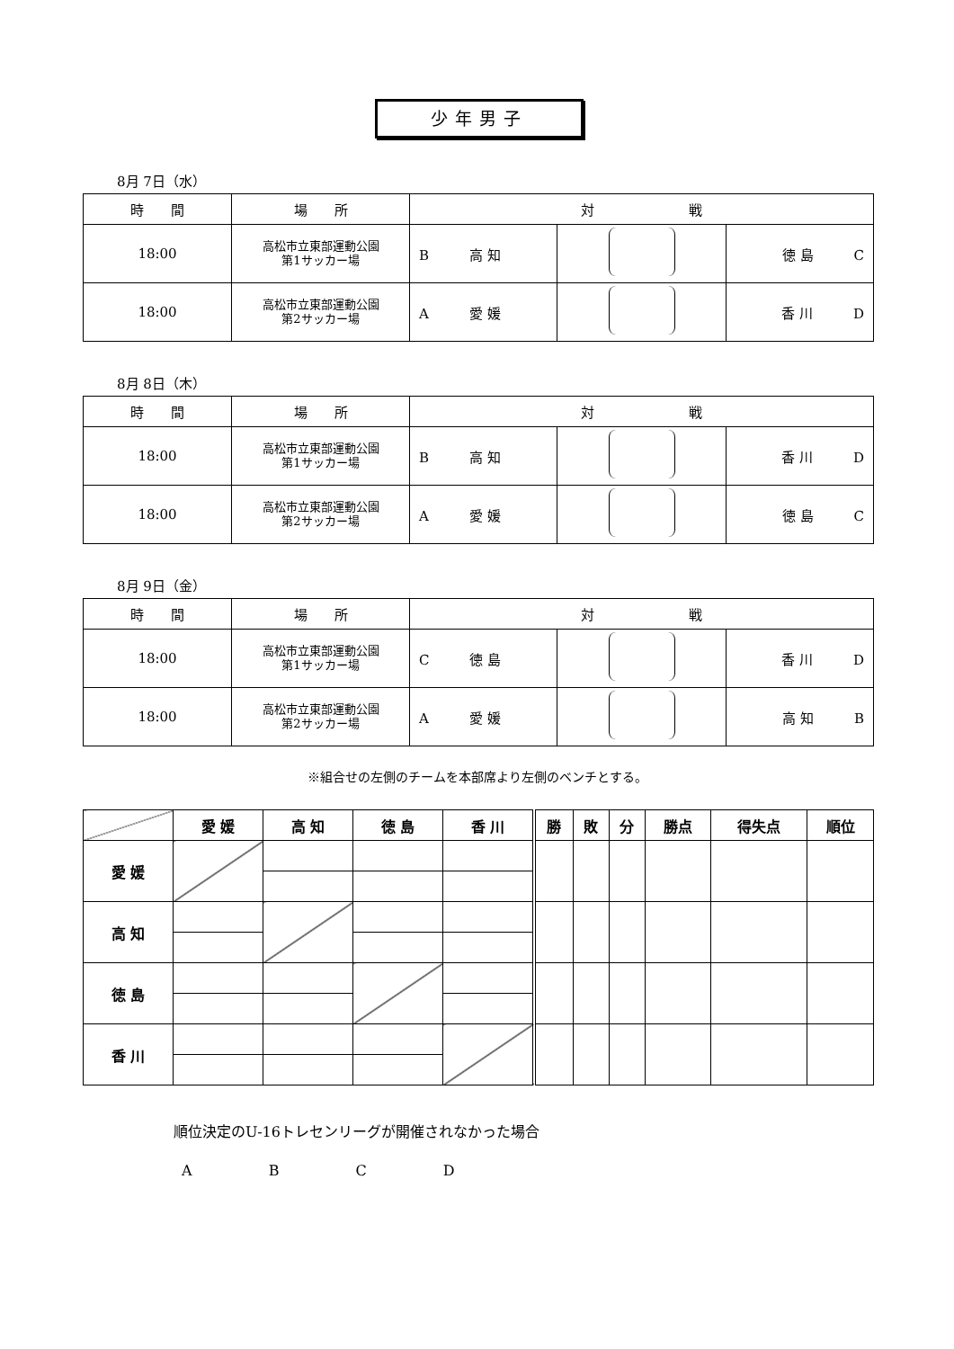少年男子
8月 7日（水）
| 時 間 | 場 所 | 対 戦 | | |
| --- | --- | --- | --- | --- |
| 18:00 | 高松市立東部運動公園 第1サッカー場 | B 高 知 | | 徳 島 C |
| 18:00 | 高松市立東部運動公園 第2サッカー場 | A 愛 媛 | | 香 川 D |
8月 8日（木）
| 時 間 | 場 所 | 対 戦 | | |
| --- | --- | --- | --- | --- |
| 18:00 | 高松市立東部運動公園 第1サッカー場 | B 高 知 | | 香 川 D |
| 18:00 | 高松市立東部運動公園 第2サッカー場 | A 愛 媛 | | 徳 島 C |
8月 9日（金）
| 時 間 | 場 所 | 対 戦 | | |
| --- | --- | --- | --- | --- |
| 18:00 | 高松市立東部運動公園 第1サッカー場 | C 徳 島 | | 香 川 D |
| 18:00 | 高松市立東部運動公園 第2サッカー場 | A 愛 媛 | | 高 知 B |
※組合せの左側のチームを本部席より左側のベンチとする。
| | 愛 媛 | 高 知 | 徳 島 | 香 川 | 勝 | 敗 | 分 | 勝点 | 得失点 | 順位 |
| 愛 媛 | | | | | | | | | | |
| 高 知 | | | | | | | | | | |
| 徳 島 | | | | | | | | | | |
| 香 川 | | | | | | | | | | |
順位決定のU-16トレセンリーグが開催されなかった場合
A B C D